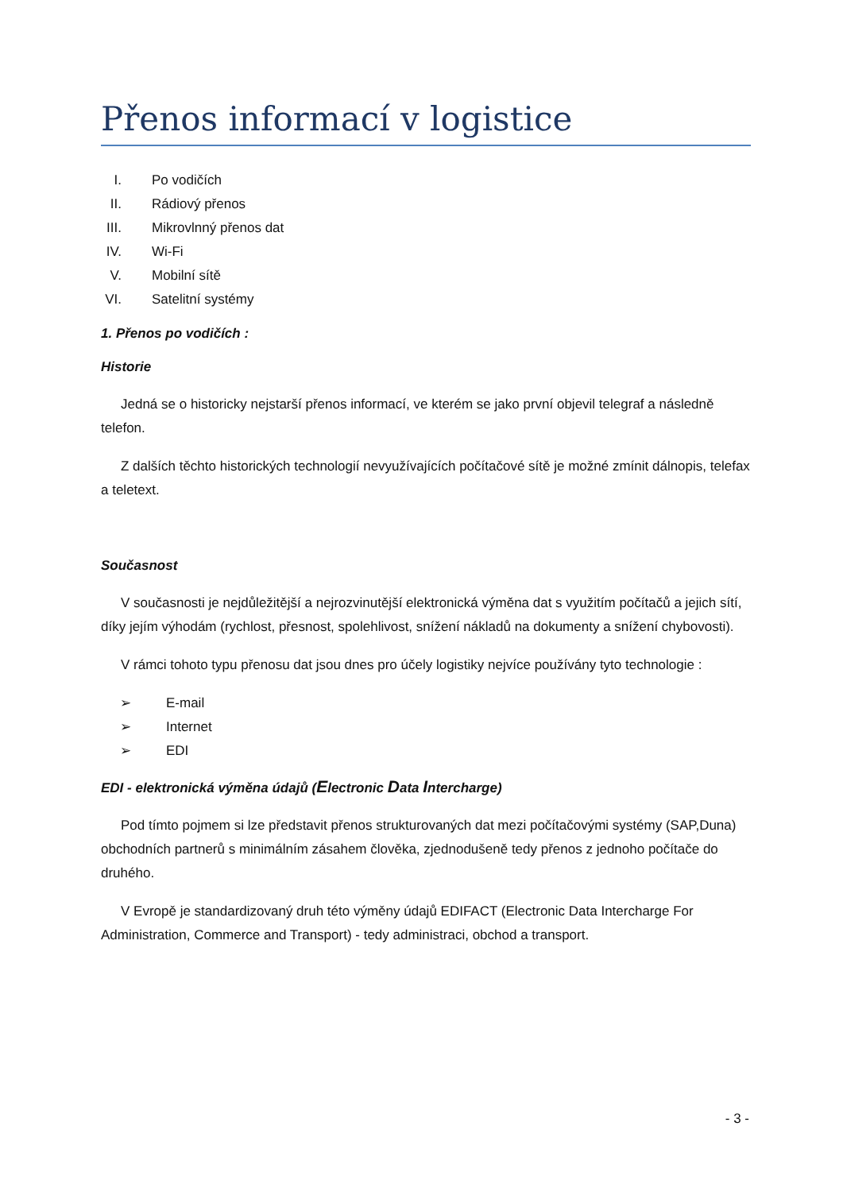Přenos informací v logistice
I. Po vodičích
II. Rádiový přenos
III. Mikrovlnný přenos dat
IV. Wi-Fi
V. Mobilní sítě
VI. Satelitní systémy
1. Přenos po vodičích :
Historie
Jedná se o historicky nejstarší přenos informací, ve kterém se jako první objevil telegraf a následně telefon.
Z dalších těchto historických technologií nevyužívajících počítačové sítě je možné zmínit dálnopis, telefax a teletext.
Současnost
V současnosti je nejdůležitější a nejrozvinutější elektronická výměna dat s využitím počítačů a jejich sítí, díky jejím výhodám (rychlost, přesnost, spolehlivost, snížení nákladů na dokumenty a snížení chybovosti).
V rámci tohoto typu přenosu dat jsou dnes pro účely logistiky nejvíce používány tyto technologie :
➢ E-mail
➢ Internet
➢ EDI
EDI - elektronická výměna údajů (Electronic Data Intercharge)
Pod tímto pojmem si lze představit přenos strukturovaných dat mezi počítačovými systémy (SAP,Duna) obchodních partnerů s minimálním zásahem člověka, zjednodušeně tedy přenos z jednoho počítače do druhého.
V Evropě je standardizovaný druh této výměny údajů EDIFACT (Electronic Data Intercharge For Administration, Commerce and Transport) - tedy administraci, obchod a transport.
- 3 -